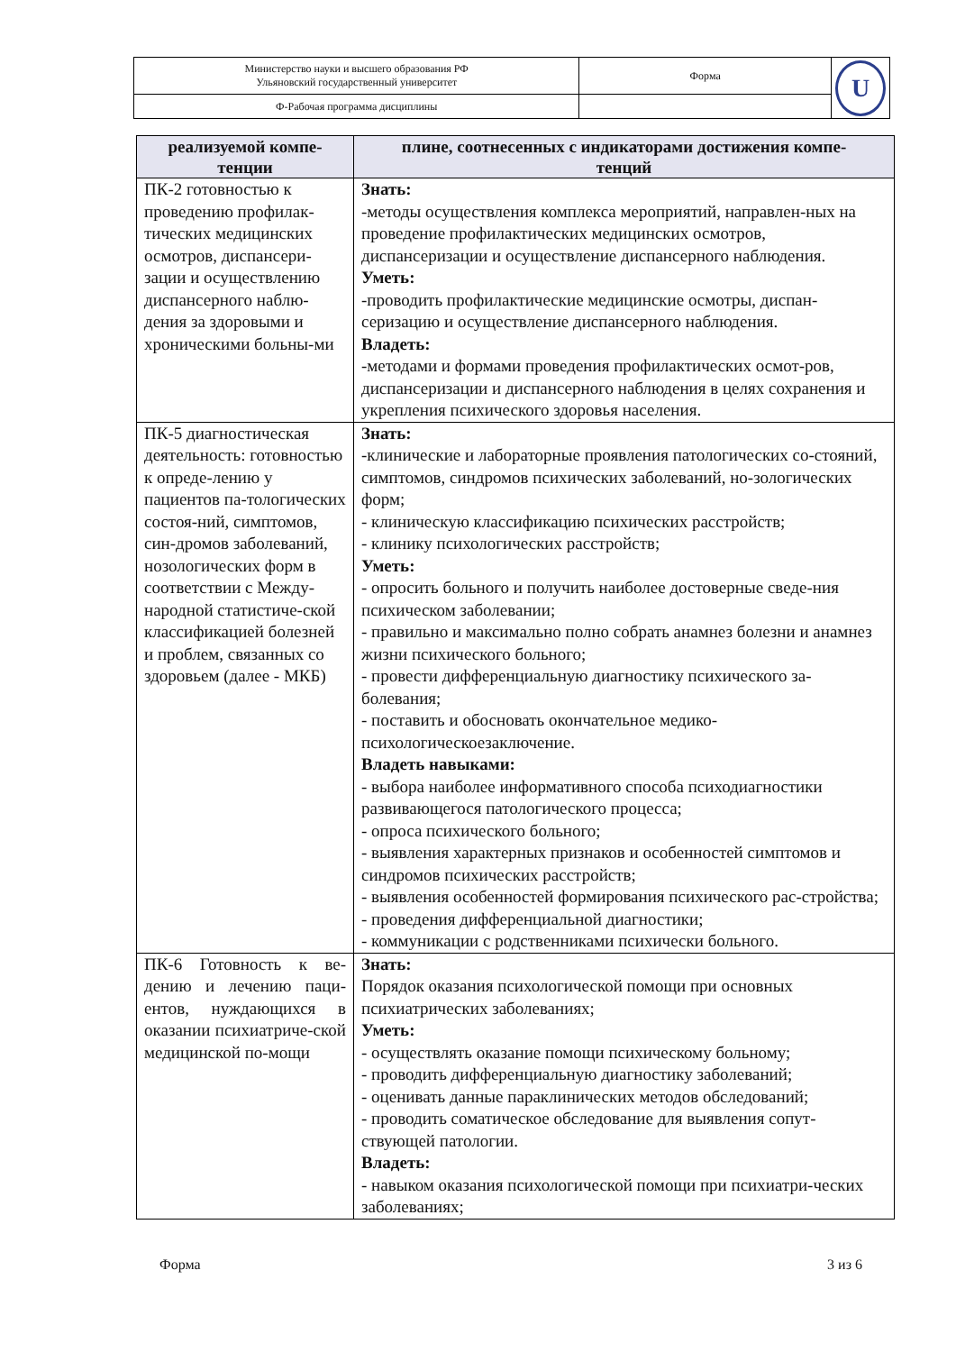| Министерство науки и высшего образования РФ Ульяновский государственный университет | Форма | U |
| Ф-Рабочая программа дисциплины | | |
| реализуемой компе- тенции | плине, соотнесенных с индикаторами достижения компе- тенций |
| --- | --- |
| ПК-2 готовностью к проведению профилак-тических медицинских осмотров, диспансери-зации и осуществлению диспансерного наблю-дения за здоровыми и хроническими больны-ми | Знать: -методы осуществления комплекса мероприятий, направлен-ных на проведение профилактических медицинских осмотров, диспансеризации и осуществление диспансерного наблюдения. Уметь: -проводить профилактические медицинские осмотры, диспан-серизацию и осуществление диспансерного наблюдения. Владеть: -методами и формами проведения профилактических осмот-ров, диспансеризации и диспансерного наблюдения в целях сохранения и укрепления психического здоровья населения. |
| ПК-5 диагностическая деятельность: готовностью к опреде-лению у пациентов па-тологических состоя-ний, симптомов, син-дромов заболеваний, нозологических форм в соответствии с Между-народной статистиче-ской классификацией болезней и проблем, связанных со здоровьем (далее - МКБ) | Знать: -клинические и лабораторные проявления патологических со-стояний, симптомов, синдромов психических заболеваний, но-зологических форм; - клиническую классификацию психических расстройств; - клинику психологических расстройств; Уметь: - опросить больного и получить наиболее достоверные сведе-ния психическом заболевании; - правильно и максимально полно собрать анамнез болезни и анамнез жизни психического больного; - провести дифференциальную диагностику психического за-болевания; - поставить и обосновать окончательное медико-психологическоезаключение. Владеть навыками: - выбора наиболее информативного способа психодиагностики развивающегося патологического процесса; - опроса психического больного; - выявления характерных признаков и особенностей симптомов и синдромов психических расстройств; - выявления особенностей формирования психического рас-стройства; - проведения дифференциальной диагностики; - коммуникации с родственниками психически больного. |
| ПК-6 Готовность к ве-дению и лечению паци-ентов, нуждающихся в оказании психиатриче-ской медицинской по-мощи | Знать: Порядок оказания психологической помощи при основных психиатрических заболеваниях; Уметь: - осуществлять оказание помощи психическому больному; - проводить дифференциальную диагностику заболеваний; - оценивать данные параклинических методов обследований; - проводить соматическое обследование для выявления сопут-ствующей патологии. Владеть: - навыком оказания психологической помощи при психиатри-ческих заболеваниях; |
Форма 3 из 6